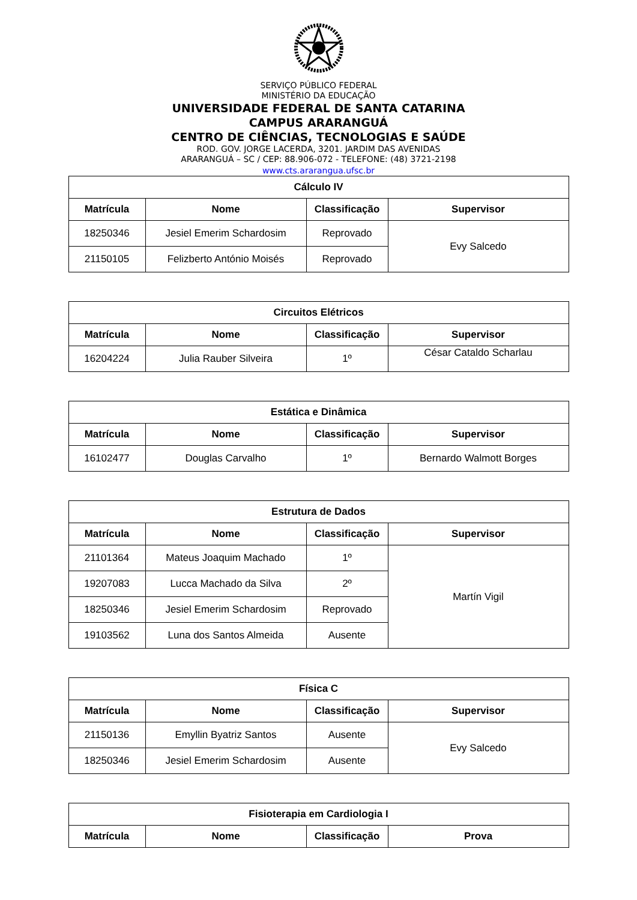SERVIÇO PÚBLICO FEDERAL
MINISTÉRIO DA EDUCAÇÃO
UNIVERSIDADE FEDERAL DE SANTA CATARINA
CAMPUS ARARANGUÁ
CENTRO DE CIÊNCIAS, TECNOLOGIAS E SAÚDE
ROD. GOV. JORGE LACERDA, 3201. JARDIM DAS AVENIDAS
ARARANGUÁ – SC / CEP: 88.906-072 - TELEFONE: (48) 3721-2198
www.cts.ararangua.ufsc.br
| Cálculo IV | | | |
| --- | --- | --- | --- |
| Matrícula | Nome | Classificação | Supervisor |
| 18250346 | Jesiel Emerim Schardosim | Reprovado | Evy Salcedo |
| 21150105 | Felizberto António Moisés | Reprovado | |
| Circuitos Elétricos | | | |
| --- | --- | --- | --- |
| Matrícula | Nome | Classificação | Supervisor |
| 16204224 | Julia Rauber Silveira | 1º | César Cataldo Scharlau |
| Estática e Dinâmica | | | |
| --- | --- | --- | --- |
| Matrícula | Nome | Classificação | Supervisor |
| 16102477 | Douglas Carvalho | 1º | Bernardo Walmott Borges |
| Estrutura de Dados | | | |
| --- | --- | --- | --- |
| Matrícula | Nome | Classificação | Supervisor |
| 21101364 | Mateus Joaquim Machado | 1º | Martín Vigil |
| 19207083 | Lucca Machado da Silva | 2º | |
| 18250346 | Jesiel Emerim Schardosim | Reprovado | |
| 19103562 | Luna dos Santos Almeida | Ausente | |
| Física C | | | |
| --- | --- | --- | --- |
| Matrícula | Nome | Classificação | Supervisor |
| 21150136 | Emyllin Byatriz Santos | Ausente | Evy Salcedo |
| 18250346 | Jesiel Emerim Schardosim | Ausente | |
| Fisioterapia em Cardiologia I | | | |
| --- | --- | --- | --- |
| Matrícula | Nome | Classificação | Prova |